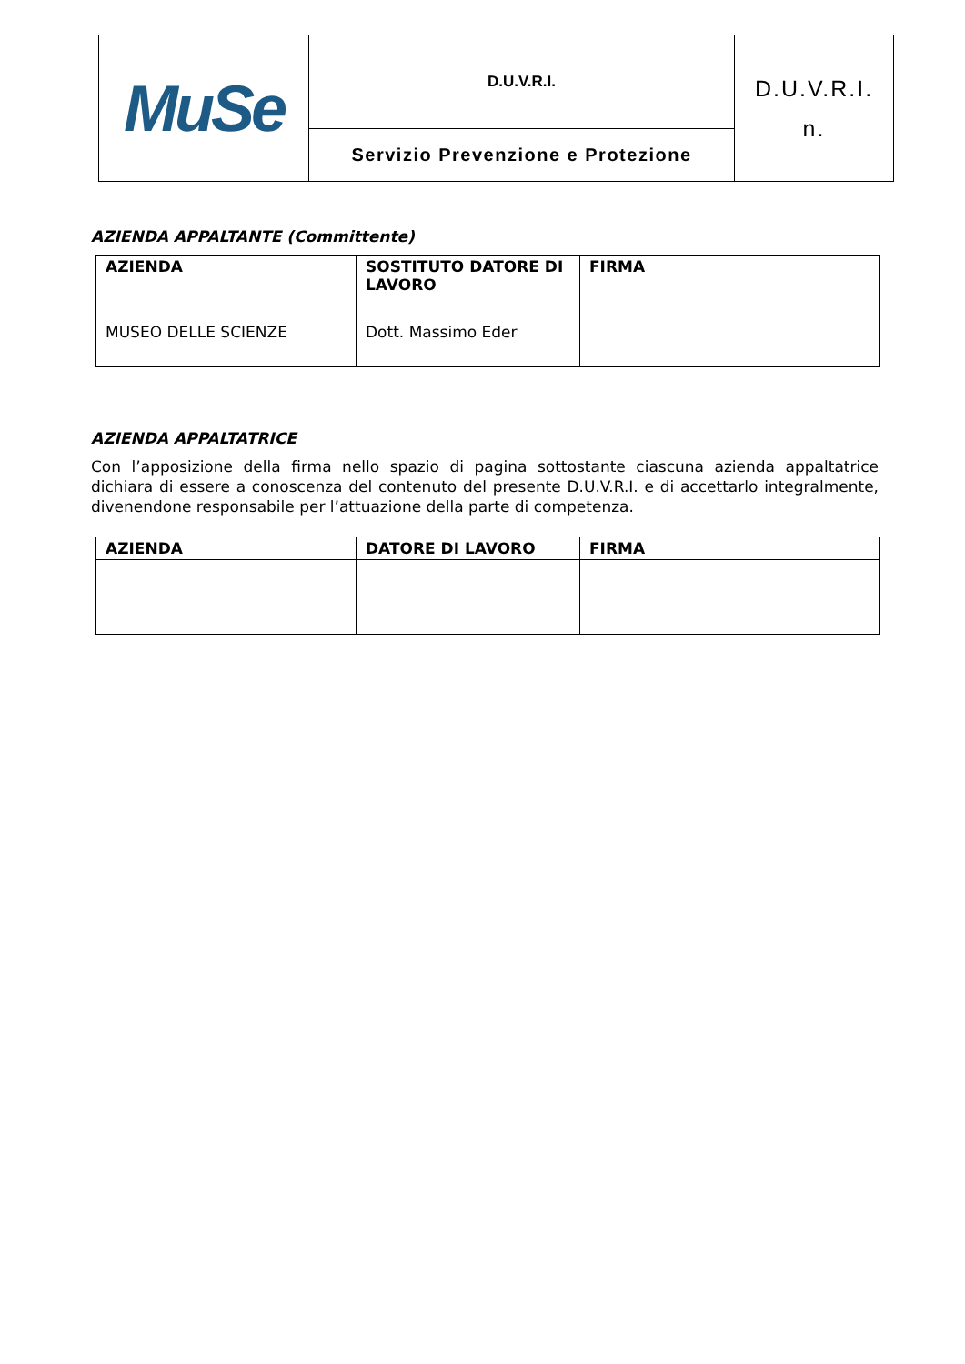| MuSe | D.U.V.R.I. | D.U.V.R.I. n. |
| | Servizio Prevenzione e Protezione | |
AZIENDA APPALTANTE (Committente)
| AZIENDA | SOSTITUTO DATORE DI LAVORO | FIRMA |
| --- | --- | --- |
| MUSEO DELLE SCIENZE | Dott. Massimo Eder | |
AZIENDA APPALTATRICE
Con l’apposizione della firma nello spazio di pagina sottostante ciascuna azienda appaltatrice dichiara di essere a conoscenza del contenuto del presente D.U.V.R.I. e di accettarlo integralmente, divenendone responsabile per l’attuazione della parte di competenza.
| AZIENDA | DATORE DI LAVORO | FIRMA |
| --- | --- | --- |